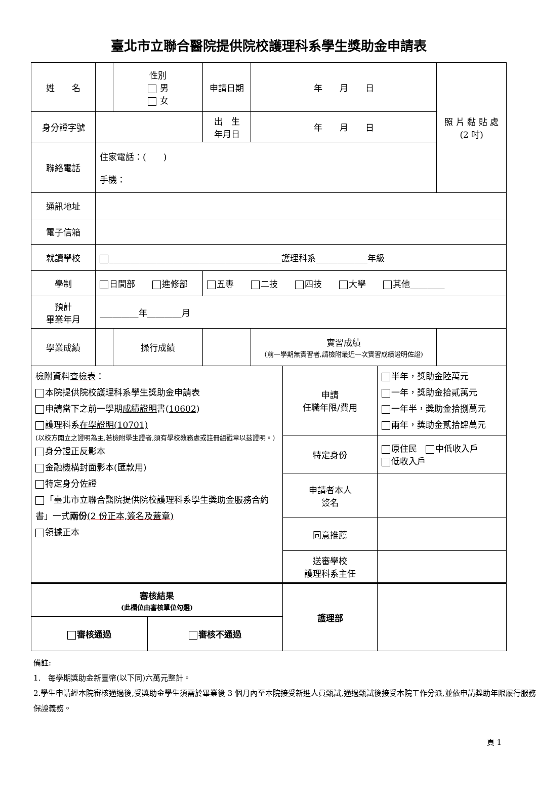臺北市立聯合醫院提供院校護理科系學生獎助金申請表
| 姓 名 | | | 性別 男 女 | 申請日期 | 年 月 日 | 照 片 黏 貼 處 (2 吋) |
| 身分證字號 | | | | 出 生 年月日 | 年 月 日 | |
| 聯絡電話 | 住家電話：( ) 手機： | | | | | |
| 通訊地址 | | | | | | |
| 電子信箱 | | | | | | |
| 就讀學校 | ________________________________________護理科系____________年級 | | | | | |
| 學制 | 日間部 進修部 | | | 五專 二技 四技 大學 其他________ | | |
| 預計 畢業年月 | _________年________月 | | | | | |
| 學業成績 | | 操行成績 | | | 實習成績 (前一學期無實習者,請檢附最近一次實習成績證明佐證) | |
| 檢附資料 查檢表 ： 本院提供院校護理科系學生獎助金申請表 申請當下之前一學期 成績證明 書( 10602 ) 護理科系 在學證明(10701) (以校方開立之證明為主,若檢附學生證者,須有學校教務處或註冊組戳章以茲證明。) 身分證正反影本 金融機構封面影本(匯款用) 特定身分佐證 「臺北市立聯合醫院提供院校護理科系學生獎助金服務合約書」一式 兩份 (2 份正本,簽名及蓋章) 領據正本 | | 申請 任職年限/費用 | 半年，獎助金陸萬元 一年，獎助金拾貳萬元 一年半，獎助金拾捌萬元 兩年，獎助金貳拾肆萬元 |
| | | 特定身份 | 原住民 中低收入戶 低收入戶 |
| | | 申請者本人 簽名 | |
| | | 同意推薦 | |
| | | 送審學校 護理科系主任 | |
| 審核結果 (此欄位由審核單位勾選) | | 護理部 | |
| 審核通過 | 審核不通過 | | |
備註:
1.　每學期獎助金新臺幣(以下同)六萬元整計。
2.學生申請經本院審核通過後,受獎助金學生須需於畢業後 3 個月內至本院接受新進人員甄試,通過甄試後接受本院工作分派,並依申請獎助年限履行服務保證義務。
頁 1